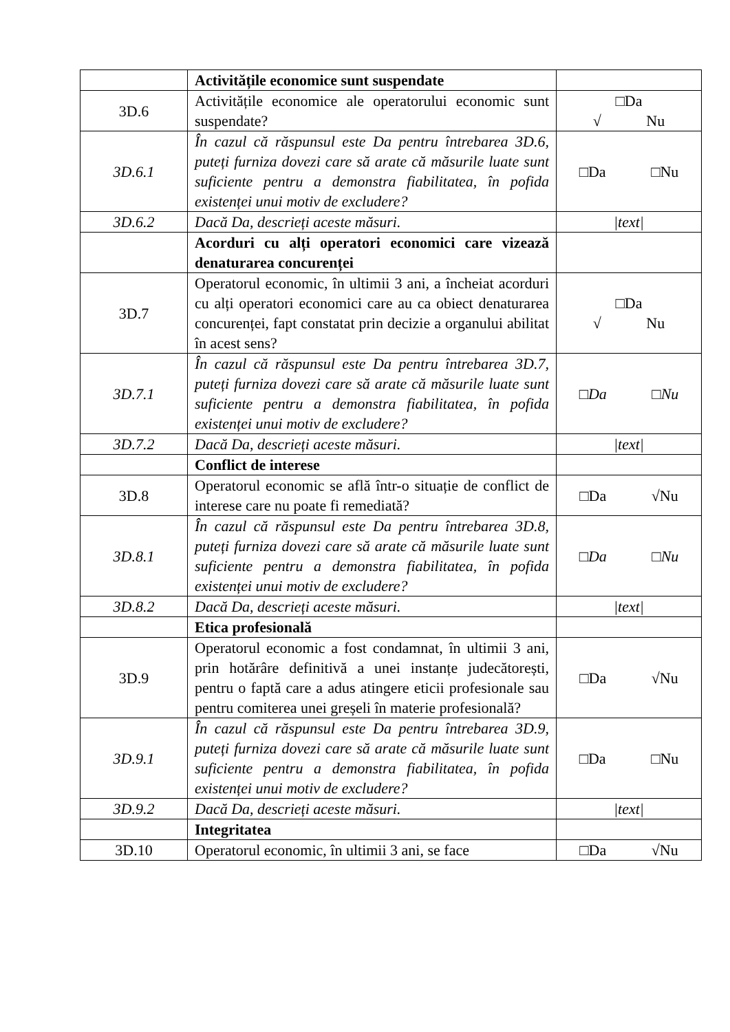| | Activitățile economice sunt suspendate | |
| 3D.6 | Activitățile economice ale operatorului economic sunt suspendate? | □Da √ Nu |
| 3D.6.1 | În cazul că răspunsul este Da pentru întrebarea 3D.6, puteți furniza dovezi care să arate că măsurile luate sunt suficiente pentru a demonstra fiabilitatea, în pofida existenței unui motiv de excludere? | □Da □Nu |
| 3D.6.2 | Dacă Da, descrieți aceste măsuri. | /text/ |
| | Acorduri cu alți operatori economici care vizează denaturarea concurenței | |
| 3D.7 | Operatorul economic, în ultimii 3 ani, a încheiat acorduri cu alți operatori economici care au ca obiect denaturarea concurenței, fapt constatat prin decizie a organului abilitat în acest sens? | □Da √ Nu |
| 3D.7.1 | În cazul că răspunsul este Da pentru întrebarea 3D.7, puteți furniza dovezi care să arate că măsurile luate sunt suficiente pentru a demonstra fiabilitatea, în pofida existenței unui motiv de excludere? | □Da □Nu |
| 3D.7.2 | Dacă Da, descrieți aceste măsuri. | /text/ |
| | Conflict de interese | |
| 3D.8 | Operatorul economic se află într-o situație de conflict de interese care nu poate fi remediată? | □Da √Nu |
| 3D.8.1 | În cazul că răspunsul este Da pentru întrebarea 3D.8, puteți furniza dovezi care să arate că măsurile luate sunt suficiente pentru a demonstra fiabilitatea, în pofida existenței unui motiv de excludere? | □Da □Nu |
| 3D.8.2 | Dacă Da, descrieți aceste măsuri. | /text/ |
| | Etica profesională | |
| 3D.9 | Operatorul economic a fost condamnat, în ultimii 3 ani, prin hotărâre definitivă a unei instanțe judecătorești, pentru o faptă care a adus atingere eticii profesionale sau pentru comiterea unei greșeli în materie profesională? | □Da √Nu |
| 3D.9.1 | În cazul că răspunsul este Da pentru întrebarea 3D.9, puteți furniza dovezi care să arate că măsurile luate sunt suficiente pentru a demonstra fiabilitatea, în pofida existenței unui motiv de excludere? | □Da □Nu |
| 3D.9.2 | Dacă Da, descrieți aceste măsuri. | /text/ |
| | Integritatea | |
| 3D.10 | Operatorul economic, în ultimii 3 ani, se face | □Da √Nu |